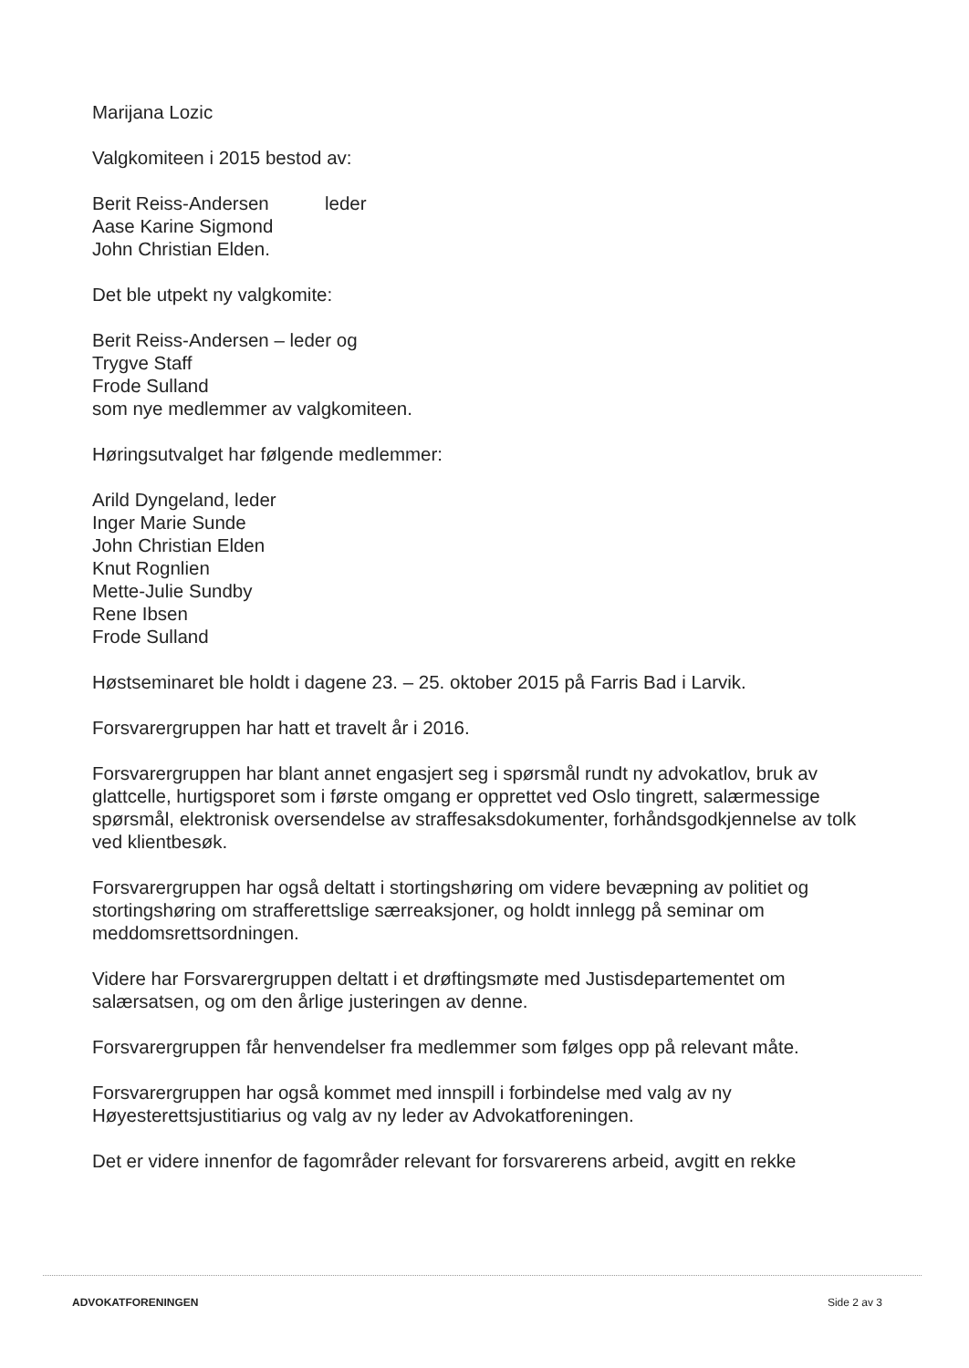Marijana Lozic
Valgkomiteen i 2015 bestod av:
Berit Reiss-Andersen leder
Aase Karine Sigmond
John Christian Elden.
Det ble utpekt ny valgkomite:
Berit Reiss-Andersen – leder og
Trygve Staff
Frode Sulland
som nye medlemmer av valgkomiteen.
Høringsutvalget har følgende medlemmer:
Arild Dyngeland, leder
Inger Marie Sunde
John Christian Elden
Knut Rognlien
Mette-Julie Sundby
Rene Ibsen
Frode Sulland
Høstseminaret ble holdt i dagene 23. – 25. oktober 2015 på Farris Bad i Larvik.
Forsvarergruppen har hatt et travelt år i 2016.
Forsvarergruppen har blant annet engasjert seg i spørsmål rundt ny advokatlov, bruk av glattcelle, hurtigsporet som i første omgang er opprettet ved Oslo tingrett, salærmessige spørsmål, elektronisk oversendelse av straffesaksdokumenter, forhåndsgodkjennelse av tolk ved klientbesøk.
Forsvarergruppen har også deltatt i stortingshøring om videre bevæpning av politiet og stortingshøring om strafferettslige særreaksjoner, og holdt innlegg på seminar om meddomsrettsordningen.
Videre har Forsvarergruppen deltatt i et drøftingsmøte med Justisdepartementet om salærsatsen, og om den årlige justeringen av denne.
Forsvarergruppen får henvendelser fra medlemmer som følges opp på relevant måte.
Forsvarergruppen har også kommet med innspill i forbindelse med valg av ny Høyesterettsjustitiarius og valg av ny leder av Advokatforeningen.
Det er videre innenfor de fagområder relevant for forsvarerens arbeid, avgitt en rekke
ADVOKATFORENINGEN Side 2 av 3